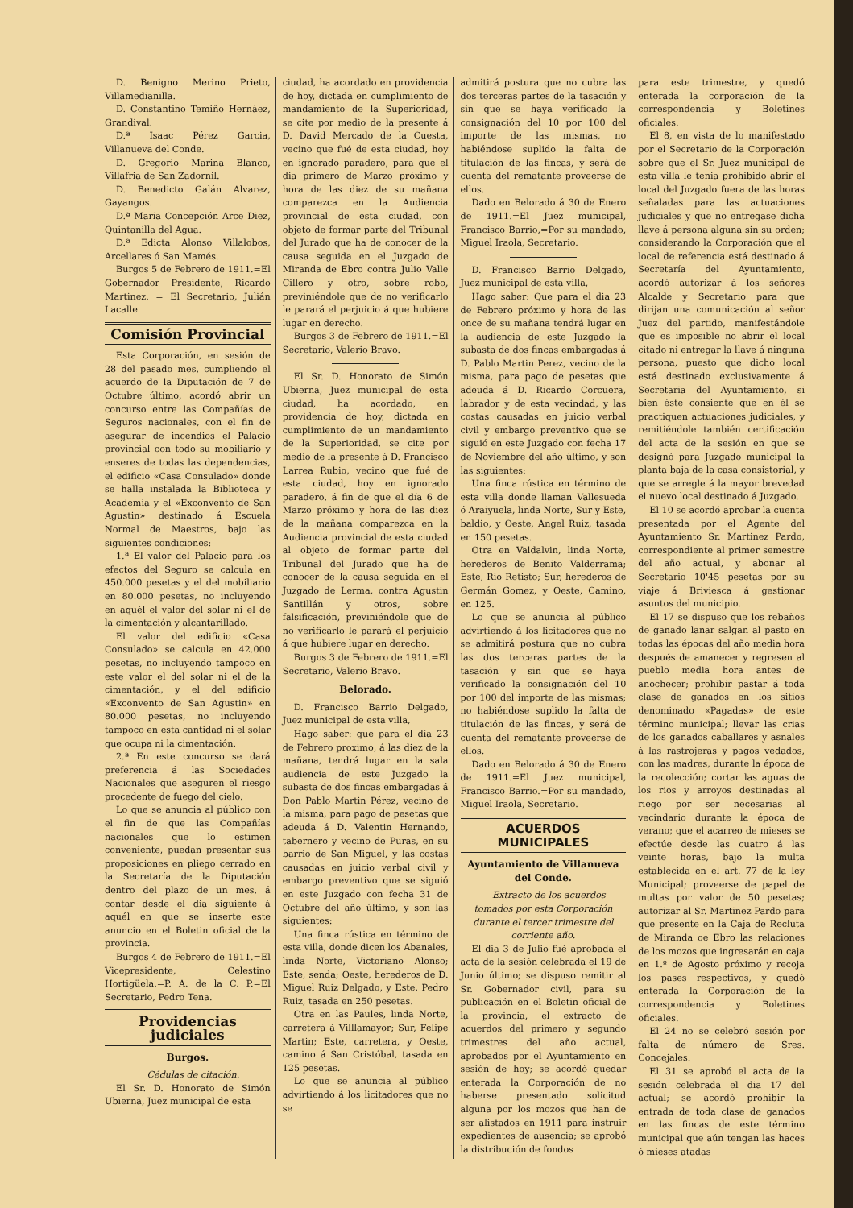D. Benigno Merino Prieto, Villamedianilla.
D. Constantino Temiño Hernáez, Grandival.
D.ª Isaac Pérez Garcia, Villanueva del Conde.
D. Gregorio Marina Blanco, Villafria de San Zadornil.
D. Benedicto Galán Alvarez, Gayangos.
D.ª Maria Concepción Arce Diez, Quintanilla del Agua.
D.ª Edicta Alonso Villalobos, Arcellares ó San Mamés.
Burgos 5 de Febrero de 1911.=El Gobernador Presidente, Ricardo Martinez. = El Secretario, Julián Lacalle.
Comisión Provincial
Esta Corporación, en sesión de 28 del pasado mes, cumpliendo el acuerdo de la Diputación de 7 de Octubre último, acordó abrir un concurso entre las Compañías de Seguros nacionales, con el fin de asegurar de incendios el Palacio provincial con todo su mobiliario y enseres de todas las dependencias, el edificio «Casa Consulado» donde se halla instalada la Biblioteca y Academia y el «Exconvento de San Agustin» destinado á Escuela Normal de Maestros, bajo las siguientes condiciones:
1.ª El valor del Palacio para los efectos del Seguro se calcula en 450.000 pesetas y el del mobiliario en 80.000 pesetas, no incluyendo en aquél el valor del solar ni el de la cimentación y alcantarillado.
El valor del edificio «Casa Consulado» se calcula en 42.000 pesetas, no incluyendo tampoco en este valor el del solar ni el de la cimentación, y el del edificio «Exconvento de San Agustin» en 80.000 pesetas, no incluyendo tampoco en esta cantidad ni el solar que ocupa ni la cimentación.
2.ª En este concurso se dará preferencia á las Sociedades Nacionales que aseguren el riesgo procedente de fuego del cielo.
Lo que se anuncia al público con el fin de que las Compañías nacionales que lo estimen conveniente, puedan presentar sus proposiciones en pliego cerrado en la Secretaría de la Diputación dentro del plazo de un mes, á contar desde el dia siguiente á aquél en que se inserte este anuncio en el Boletin oficial de la provincia.
Burgos 4 de Febrero de 1911.=El Vicepresidente, Celestino Hortigüela.=P. A. de la C. P.=El Secretario, Pedro Tena.
Providencias judiciales
Burgos.
Cédulas de citación.
El Sr. D. Honorato de Simón Ubierna, Juez municipal de esta
ciudad, ha acordado en providencia de hoy, dictada en cumplimiento de mandamiento de la Superioridad, se cite por medio de la presente á D. David Mercado de la Cuesta, vecino que fué de esta ciudad, hoy en ignorado paradero, para que el dia primero de Marzo próximo y hora de las diez de su mañana comparezca en la Audiencia provincial de esta ciudad, con objeto de formar parte del Tribunal del Jurado que ha de conocer de la causa seguida en el Juzgado de Miranda de Ebro contra Julio Valle Cillero y otro, sobre robo, previniéndole que de no verificarlo le parará el perjuicio á que hubiere lugar en derecho.
Burgos 3 de Febrero de 1911.=El Secretario, Valerio Bravo.
El Sr. D. Honorato de Simón Ubierna, Juez municipal de esta ciudad, ha acordado, en providencia de hoy, dictada en cumplimiento de un mandamiento de la Superioridad, se cite por medio de la presente á D. Francisco Larrea Rubio, vecino que fué de esta ciudad, hoy en ignorado paradero, á fin de que el día 6 de Marzo próximo y hora de las diez de la mañana comparezca en la Audiencia provincial de esta ciudad al objeto de formar parte del Tribunal del Jurado que ha de conocer de la causa seguida en el Juzgado de Lerma, contra Agustin Santillán y otros, sobre falsificación, previniéndole que de no verificarlo le parará el perjuicio á que hubiere lugar en derecho.
Burgos 3 de Febrero de 1911.=El Secretario, Valerio Bravo.
Belorado.
D. Francisco Barrio Delgado, Juez municipal de esta villa,
Hago saber: que para el día 23 de Febrero proximo, á las diez de la mañana, tendrá lugar en la sala audiencia de este Juzgado la subasta de dos fincas embargadas á Don Pablo Martin Pérez, vecino de la misma, para pago de pesetas que adeuda á D. Valentin Hernando, tabernero y vecino de Puras, en su barrio de San Miguel, y las costas causadas en juicio verbal civil y embargo preventivo que se siguió en este Juzgado con fecha 31 de Octubre del año último, y son las siguientes:
Una finca rústica en término de esta villa, donde dicen los Abanales, linda Norte, Victoriano Alonso; Este, senda; Oeste, herederos de D. Miguel Ruiz Delgado, y Este, Pedro Ruiz, tasada en 250 pesetas.
Otra en las Paules, linda Norte, carretera á Villlamayor; Sur, Felipe Martin; Este, carretera, y Oeste, camino á San Cristóbal, tasada en 125 pesetas.
Lo que se anuncia al público advirtiendo á los licitadores que no se
admitirá postura que no cubra las dos terceras partes de la tasación y sin que se haya verificado la consignación del 10 por 100 del importe de las mismas, no habiéndose suplido la falta de titulación de las fincas, y será de cuenta del rematante proveerse de ellos.
Dado en Belorado á 30 de Enero de 1911.=El Juez municipal, Francisco Barrio,=Por su mandado, Miguel Iraola, Secretario.
D. Francisco Barrio Delgado, Juez municipal de esta villa,
Hago saber: Que para el dia 23 de Febrero próximo y hora de las once de su mañana tendrá lugar en la audiencia de este Juzgado la subasta de dos fincas embargadas á D. Pablo Martin Perez, vecino de la misma, para pago de pesetas que adeuda á D. Ricardo Corcuera, labrador y de esta vecindad, y las costas causadas en juicio verbal civil y embargo preventivo que se siguió en este Juzgado con fecha 17 de Noviembre del año último, y son las siguientes:
Una finca rústica en término de esta villa donde llaman Vallesueda ó Araiyuela, linda Norte, Sur y Este, baldio, y Oeste, Angel Ruiz, tasada en 150 pesetas.
Otra en Valdalvin, linda Norte, herederos de Benito Valderrama; Este, Rio Retisto; Sur, herederos de Germán Gomez, y Oeste, Camino, en 125.
Lo que se anuncia al público advirtiendo á los licitadores que no se admitirá postura que no cubra las dos terceras partes de la tasación y sin que se haya verificado la consignación del 10 por 100 del importe de las mismas; no habiéndose suplido la falta de titulación de las fincas, y será de cuenta del rematante proveerse de ellos.
Dado en Belorado á 30 de Enero de 1911.=El Juez municipal, Francisco Barrio.=Por su mandado, Miguel Iraola, Secretario.
ACUERDOS MUNICIPALES
Ayuntamiento de Villanueva del Conde.
Extracto de los acuerdos tomados por esta Corporación durante el tercer trimestre del corriente año.
El dia 3 de Julio fué aprobada el acta de la sesión celebrada el 19 de Junio último; se dispuso remitir al Sr. Gobernador civil, para su publicación en el Boletin oficial de la provincia, el extracto de acuerdos del primero y segundo trimestres del año actual, aprobados por el Ayuntamiento en sesión de hoy; se acordó quedar enterada la Corporación de no haberse presentado solicitud alguna por los mozos que han de ser alistados en 1911 para instruir expedientes de ausencia; se aprobó la distribución de fondos
para este trimestre, y quedó enterada la corporación de la correspondencia y Boletines oficiales.
El 8, en vista de lo manifestado por el Secretario de la Corporación sobre que el Sr. Juez municipal de esta villa le tenia prohibido abrir el local del Juzgado fuera de las horas señaladas para las actuaciones judiciales y que no entregase dicha llave á persona alguna sin su orden; considerando la Corporación que el local de referencia está destinado á Secretaría del Ayuntamiento, acordó autorizar á los señores Alcalde y Secretario para que dirijan una comunicación al señor Juez del partido, manifestándole que es imposible no abrir el local citado ni entregar la llave á ninguna persona, puesto que dicho local está destinado exclusivamente á Secretaria del Ayuntamiento, si bien éste consiente que en él se practiquen actuaciones judiciales, y remitiéndole también certificación del acta de la sesión en que se designó para Juzgado municipal la planta baja de la casa consistorial, y que se arregle á la mayor brevedad el nuevo local destinado á Juzgado.
El 10 se acordó aprobar la cuenta presentada por el Agente del Ayuntamiento Sr. Martinez Pardo, correspondiente al primer semestre del año actual, y abonar al Secretario 10'45 pesetas por su viaje á Briviesca á gestionar asuntos del municipio.
El 17 se dispuso que los rebaños de ganado lanar salgan al pasto en todas las épocas del año media hora después de amanecer y regresen al pueblo media hora antes de anochecer; prohibir pastar á toda clase de ganados en los sitios denominado «Pagadas» de este término municipal; llevar las crias de los ganados caballares y asnales á las rastrojeras y pagos vedados, con las madres, durante la época de la recolección; cortar las aguas de los rios y arroyos destinadas al riego por ser necesarias al vecindario durante la época de verano; que el acarreo de mieses se efectúe desde las cuatro á las veinte horas, bajo la multa establecida en el art. 77 de la ley Municipal; proveerse de papel de multas por valor de 50 pesetas; autorizar al Sr. Martinez Pardo para que presente en la Caja de Recluta de Miranda oe Ebro las relaciones de los mozos que ingresarán en caja en 1.º de Agosto próximo y recoja los pases respectivos, y quedó enterada la Corporación de la correspondencia y Boletines oficiales.
El 24 no se celebró sesión por falta de número de Sres. Concejales.
El 31 se aprobó el acta de la sesión celebrada el dia 17 del actual; se acordó prohibir la entrada de toda clase de ganados en las fincas de este término municipal que aún tengan las haces ó mieses atadas